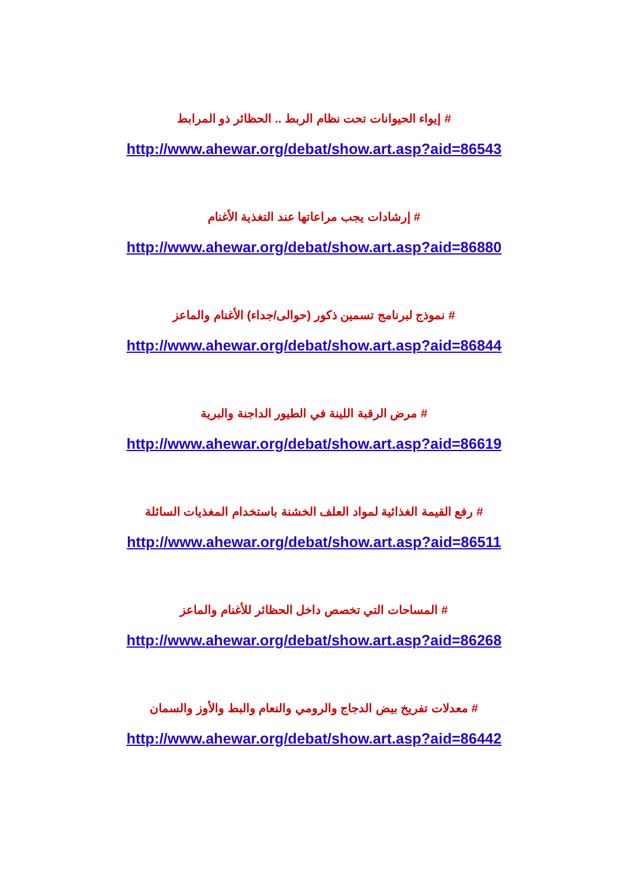# إيواء الحيوانات تحت نظام الربط .. الحظائر ذو المرابط
http://www.ahewar.org/debat/show.art.asp?aid=86543
# إرشادات يجب مراعاتها عند التغذية الأغنام
http://www.ahewar.org/debat/show.art.asp?aid=86880
# نموذج لبرنامج تسمين ذكور (حوالى/جداء) الأغنام والماعز
http://www.ahewar.org/debat/show.art.asp?aid=86844
# مرض الرقبة اللينة في الطيور الداجنة والبرية
http://www.ahewar.org/debat/show.art.asp?aid=86619
# رفع القيمة الغذائية لمواد العلف الخشنة باستخدام المغذيات السائلة
http://www.ahewar.org/debat/show.art.asp?aid=86511
# المساحات التي تخصص داخل الحظائر للأغنام والماعز
http://www.ahewar.org/debat/show.art.asp?aid=86268
# معدلات تفريخ بيض الدجاج والرومي والنعام والبط والأوز والسمان
http://www.ahewar.org/debat/show.art.asp?aid=86442